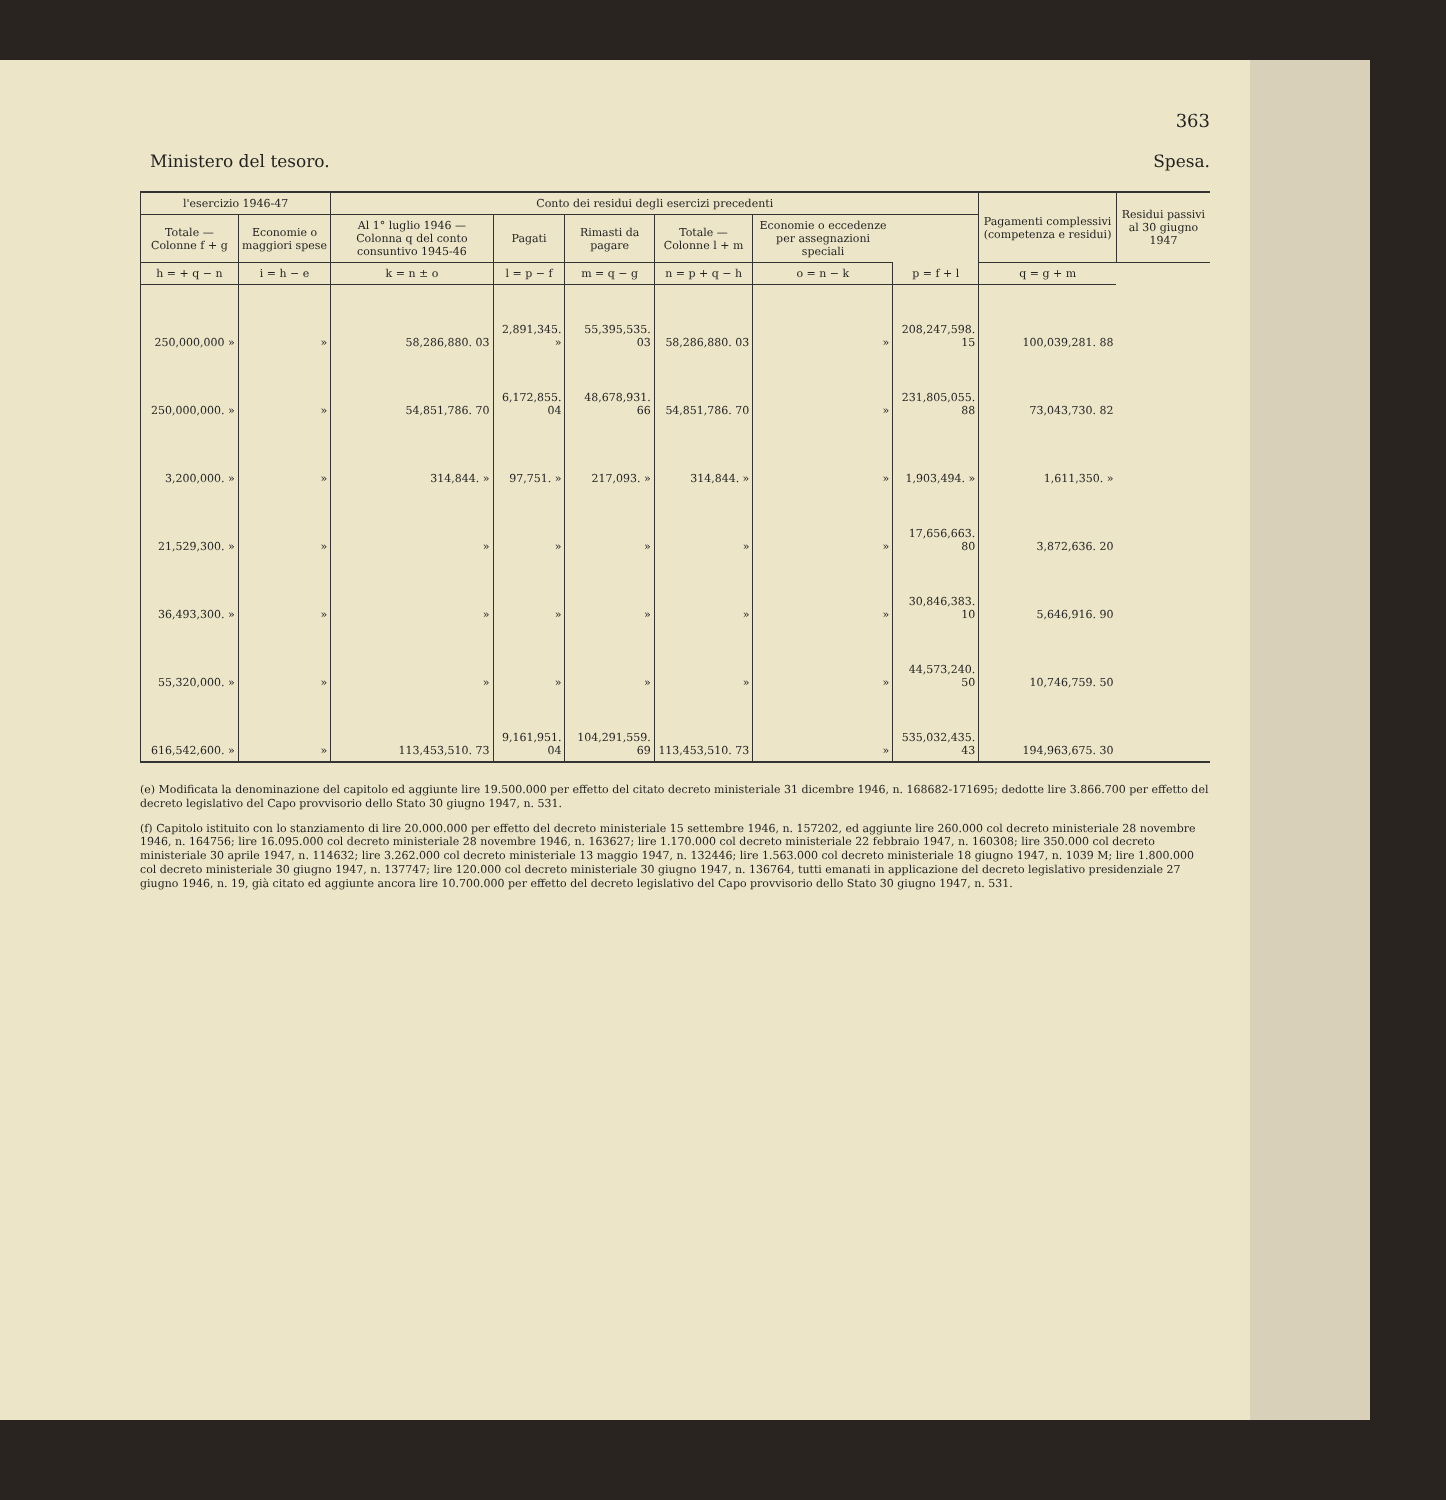363
Ministero del tesoro. Spesa.
| l'esercizio 1946-47 | | Conto dei residui degli esercizi precedenti | | | | | | Pagamenti complessivi (competenza e residui) | Residui passivi al 30 giugno 1947 |
| --- | --- | --- | --- | --- | --- | --- | --- | --- | --- |
| Totale — Colonne f + g | Economie o maggiori spese | Al 1° luglio 1946 — Colonna q del conto consuntivo 1945-46 | Pagati | Rimasti da pagare | Totale — Colonne l + m | Economie o eccedenze per assegnazioni speciali | | | |
| h = + q − n | i = h − e | k = n ± o | l = p − f | m = q − g | n = p + q − h | o = n − k | p = f + l | q = g + m | |
| 250,000,000 » | » | 58,286,880. 03 | 2,891,345. » | 55,395,535. 03 | 58,286,880. 03 | » | 208,247,598. 15 | 100,039,281. 88 | |
| 250,000,000. » | » | 54,851,786. 70 | 6,172,855. 04 | 48,678,931. 66 | 54,851,786. 70 | » | 231,805,055. 88 | 73,043,730. 82 | |
| 3,200,000. » | » | 314,844. » | 97,751. » | 217,093. » | 314,844. » | » | 1,903,494. » | 1,611,350. » | |
| 21,529,300. » | » | » | » | » | » | » | 17,656,663. 80 | 3,872,636. 20 | |
| 36,493,300. » | » | » | » | » | » | » | 30,846,383. 10 | 5,646,916. 90 | |
| 55,320,000. » | » | » | » | » | » | » | 44,573,240. 50 | 10,746,759. 50 | |
| 616,542,600. » | » | 113,453,510. 73 | 9,161,951. 04 | 104,291,559. 69 | 113,453,510. 73 | » | 535,032,435. 43 | 194,963,675. 30 | |
(e) Modificata la denominazione del capitolo ed aggiunte lire 19.500.000 per effetto del citato decreto ministeriale 31 dicembre 1946, n. 168682-171695; dedotte lire 3.866.700 per effetto del decreto legislativo del Capo provvisorio dello Stato 30 giugno 1947, n. 531.
(f) Capitolo istituito con lo stanziamento di lire 20.000.000 per effetto del decreto ministeriale 15 settembre 1946, n. 157202, ed aggiunte lire 260.000 col decreto ministeriale 28 novembre 1946, n. 164756; lire 16.095.000 col decreto ministeriale 28 novembre 1946, n. 163627; lire 1.170.000 col decreto ministeriale 22 febbraio 1947, n. 160308; lire 350.000 col decreto ministeriale 30 aprile 1947, n. 114632; lire 3.262.000 col decreto ministeriale 13 maggio 1947, n. 132446; lire 1.563.000 col decreto ministeriale 18 giugno 1947, n. 1039 M; lire 1.800.000 col decreto ministeriale 30 giugno 1947, n. 137747; lire 120.000 col decreto ministeriale 30 giugno 1947, n. 136764, tutti emanati in applicazione del decreto legislativo presidenziale 27 giugno 1946, n. 19, già citato ed aggiunte ancora lire 10.700.000 per effetto del decreto legislativo del Capo provvisorio dello Stato 30 giugno 1947, n. 531.